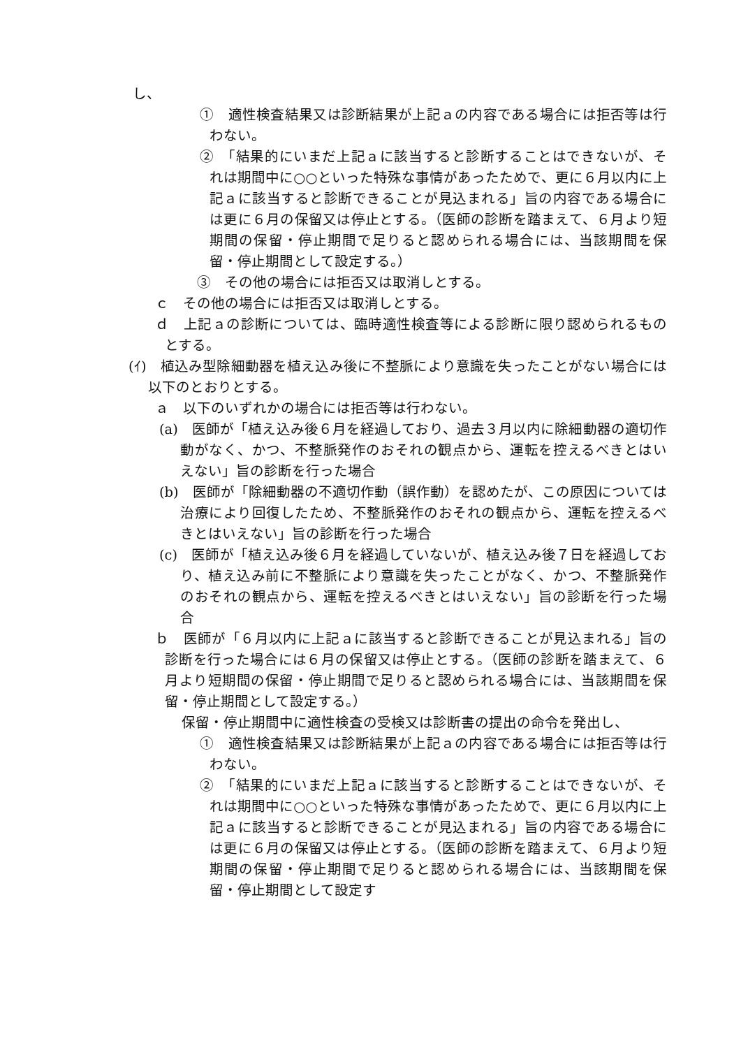し、
①　適性検査結果又は診断結果が上記ａの内容である場合には拒否等は行わない。
②　「結果的にいまだ上記ａに該当すると診断することはできないが、それは期間中に○○といった特殊な事情があったためで、更に６月以内に上記ａに該当すると診断できることが見込まれる」旨の内容である場合には更に６月の保留又は停止とする。（医師の診断を踏まえて、６月より短期間の保留・停止期間で足りると認められる場合には、当該期間を保留・停止期間として設定する。）
③　その他の場合には拒否又は取消しとする。
ｃ　その他の場合には拒否又は取消しとする。
ｄ　上記ａの診断については、臨時適性検査等による診断に限り認められるものとする。
(ｲ)　植込み型除細動器を植え込み後に不整脈により意識を失ったことがない場合には以下のとおりとする。
ａ　以下のいずれかの場合には拒否等は行わない。
(a)　医師が「植え込み後６月を経過しており、過去３月以内に除細動器の適切作動がなく、かつ、不整脈発作のおそれの観点から、運転を控えるべきとはいえない」旨の診断を行った場合
(b)　医師が「除細動器の不適切作動（誤作動）を認めたが、この原因については治療により回復したため、不整脈発作のおそれの観点から、運転を控えるべきとはいえない」旨の診断を行った場合
(c)　医師が「植え込み後６月を経過していないが、植え込み後７日を経過しており、植え込み前に不整脈により意識を失ったことがなく、かつ、不整脈発作のおそれの観点から、運転を控えるべきとはいえない」旨の診断を行った場合
ｂ　医師が「６月以内に上記ａに該当すると診断できることが見込まれる」旨の診断を行った場合には６月の保留又は停止とする。（医師の診断を踏まえて、６月より短期間の保留・停止期間で足りると認められる場合には、当該期間を保留・停止期間として設定する。）
保留・停止期間中に適性検査の受検又は診断書の提出の命令を発出し、
①　適性検査結果又は診断結果が上記ａの内容である場合には拒否等は行わない。
②　「結果的にいまだ上記ａに該当すると診断することはできないが、それは期間中に○○といった特殊な事情があったためで、更に６月以内に上記ａに該当すると診断できることが見込まれる」旨の内容である場合には更に６月の保留又は停止とする。（医師の診断を踏まえて、６月より短期間の保留・停止期間で足りると認められる場合には、当該期間を保留・停止期間として設定す